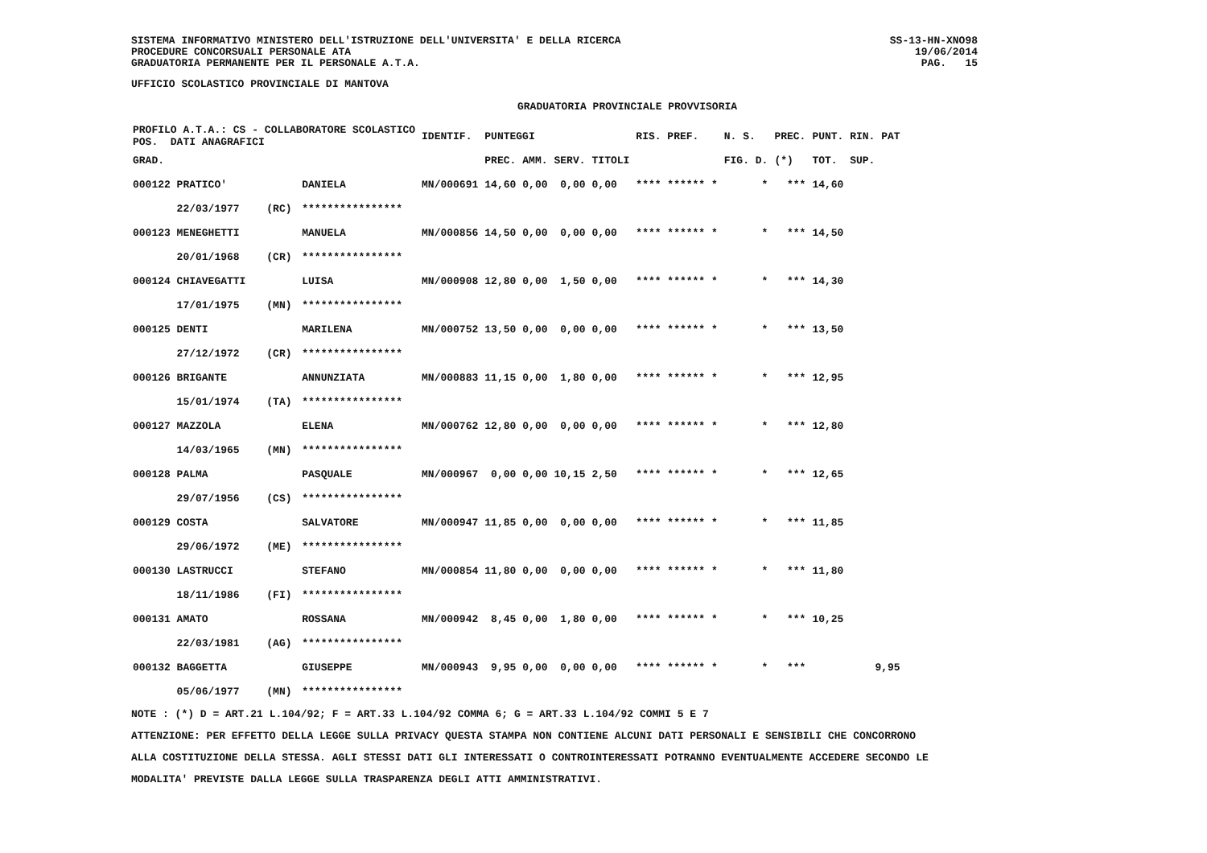SISTEMA INFORMATIVO MINISTERO DELL'ISTRUZIONE DELL'UNIVERSITA' E DELLA RICERCA
PROCEDURE CONCORSUALI PERSONALE ATA
GRADUATORIA PERMANENTE PER IL PERSONALE A.T.A.
UFFICIO SCOLASTICO PROVINCIALE DI MANTOVA
GRADUATORIA PROVINCIALE PROVVISORIA
SS-13-HN-XNO98
19/06/2014
PAG. 15
| PROFILO A.T.A.: CS - COLLABORATORE SCOLASTICO POS. DATI ANAGRAFICI | | | IDENTIF. | PUNTEGGI | | | | RIS. PREF. | N. S. | PREC. | PUNT. RIN. PAT |
| --- | --- | --- | --- | --- | --- | --- | --- | --- | --- | --- | --- |
| GRAD. | | | | PREC. | AMM. | SERV. | TITOLI | | FIG. D. | (*) | TOT. SUP. |
| 000122 PRATICO' | | DANIELA | MN/000691 | 14,60 | 0,00 | 0,00 | 0,00 | **** ****** * | * | *** | 14,60 |
| 22/03/1977 | (RC) | **************** | | | | | | | | | |
| 000123 MENEGHETTI | | MANUELA | MN/000856 | 14,50 | 0,00 | 0,00 | 0,00 | **** ****** * | * | *** | 14,50 |
| 20/01/1968 | (CR) | **************** | | | | | | | | | |
| 000124 CHIAVEGATTI | | LUISA | MN/000908 | 12,80 | 0,00 | 1,50 | 0,00 | **** ****** * | * | *** | 14,30 |
| 17/01/1975 | (MN) | **************** | | | | | | | | | |
| 000125 DENTI | | MARILENA | MN/000752 | 13,50 | 0,00 | 0,00 | 0,00 | **** ****** * | * | *** | 13,50 |
| 27/12/1972 | (CR) | **************** | | | | | | | | | |
| 000126 BRIGANTE | | ANNUNZIATA | MN/000883 | 11,15 | 0,00 | 1,80 | 0,00 | **** ****** * | * | *** | 12,95 |
| 15/01/1974 | (TA) | **************** | | | | | | | | | |
| 000127 MAZZOLA | | ELENA | MN/000762 | 12,80 | 0,00 | 0,00 | 0,00 | **** ****** * | * | *** | 12,80 |
| 14/03/1965 | (MN) | **************** | | | | | | | | | |
| 000128 PALMA | | PASQUALE | MN/000967 | 0,00 | 0,00 | 10,15 | 2,50 | **** ****** * | * | *** | 12,65 |
| 29/07/1956 | (CS) | **************** | | | | | | | | | |
| 000129 COSTA | | SALVATORE | MN/000947 | 11,85 | 0,00 | 0,00 | 0,00 | **** ****** * | * | *** | 11,85 |
| 29/06/1972 | (ME) | **************** | | | | | | | | | |
| 000130 LASTRUCCI | | STEFANO | MN/000854 | 11,80 | 0,00 | 0,00 | 0,00 | **** ****** * | * | *** | 11,80 |
| 18/11/1986 | (FI) | **************** | | | | | | | | | |
| 000131 AMATO | | ROSSANA | MN/000942 | 8,45 | 0,00 | 1,80 | 0,00 | **** ****** * | * | *** | 10,25 |
| 22/03/1981 | (AG) | **************** | | | | | | | | | |
| 000132 BAGGETTA | | GIUSEPPE | MN/000943 | 9,95 | 0,00 | 0,00 | 0,00 | **** ****** * | * | *** | 9,95 |
| 05/06/1977 | (MN) | **************** | | | | | | | | | |
NOTE : (*) D = ART.21 L.104/92; F = ART.33 L.104/92 COMMA 6; G = ART.33 L.104/92 COMMI 5 E 7
ATTENZIONE: PER EFFETTO DELLA LEGGE SULLA PRIVACY QUESTA STAMPA NON CONTIENE ALCUNI DATI PERSONALI E SENSIBILI CHE CONCORRONO
ALLA COSTITUZIONE DELLA STESSA. AGLI STESSI DATI GLI INTERESSATI O CONTROINTERESSATI POTRANNO EVENTUALMENTE ACCEDERE SECONDO LE
MODALITA' PREVISTE DALLA LEGGE SULLA TRASPARENZA DEGLI ATTI AMMINISTRATIVI.